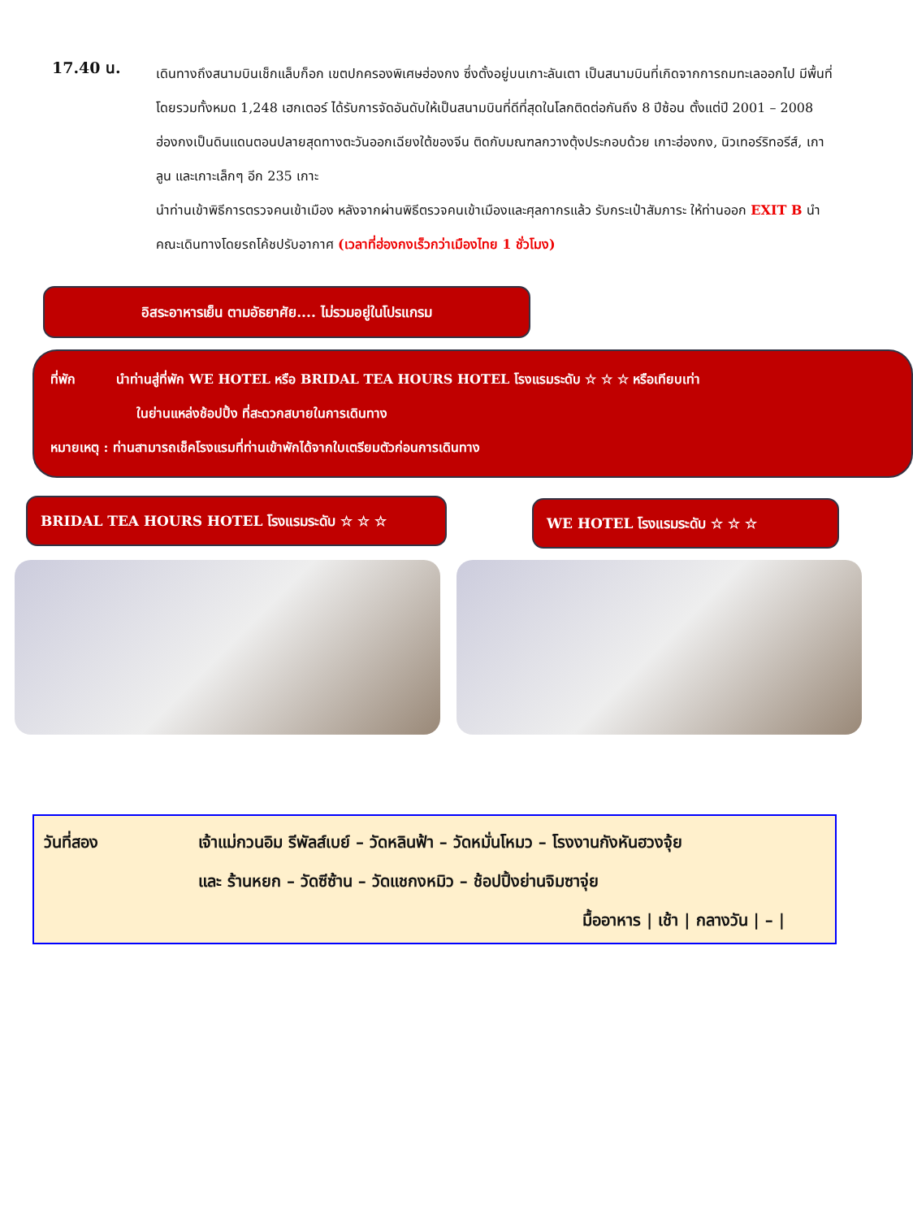17.40 น.
เดินทางถึงสนามบินเช็กแล็บก็อก เขตปกครองพิเศษฮ่องกง ซึ่งตั้งอยู่บนเกาะลันเตา เป็นสนามบินที่เกิดจากการถมทะเลออกไป มีพื้นที่โดยรวมทั้งหมด 1,248 เฮกเตอร์ ได้รับการจัดอันดับให้เป็นสนามบินที่ดีที่สุดในโลกติดต่อกันถึง 8 ปีซ้อน ตั้งแต่ปี 2001 – 2008 ฮ่องกงเป็นดินแดนตอนปลายสุดทางตะวันออกเฉียงใต้ของจีน ติดกับมณฑลกวางตุ้งประกอบด้วย เกาะฮ่องกง, นิวเทอร์ริทอรีส์, เกาลูน และเกาะเล็กๆ อีก 235 เกาะ
นำท่านเข้าพิธีการตรวจคนเข้าเมือง หลังจากผ่านพิธีตรวจคนเข้าเมืองและศุลกากรแล้ว รับกระเป๋าสัมภาระ ให้ท่านออก EXIT B นำคณะเดินทางโดยรถโค้ชปรับอากาศ (เวลาที่ฮ่องกงเร็วกว่าเมืองไทย 1 ชั่วโมง)
อิสระอาหารเย็น ตามอัธยาศัย.... ไม่รวมอยู่ในโปรแกรม
ที่พัก นำท่านสู่ที่พัก WE HOTEL หรือ BRIDAL TEA HOURS HOTEL โรงแรมระดับ ☆ ☆ ☆ หรือเทียบเท่า
ในย่านแหล่งช้อปปิ้ง ที่สะดวกสบายในการเดินทาง
หมายเหตุ : ท่านสามารถเช็คโรงแรมที่ท่านเข้าพักได้จากใบเตรียมตัวก่อนการเดินทาง
BRIDAL TEA HOURS HOTEL โรงแรมระดับ ☆ ☆ ☆
WE HOTEL โรงแรมระดับ ☆ ☆ ☆
วันที่สอง เจ้าแม่กวนอิม รีพัลส์เบย์ – วัดหลินฟ้า – วัดหมั่นโหมว – โรงงานกังหันฮวงจุ้ย
และ ร้านหยก – วัดซีซ้าน – วัดแชกงหมิว – ช้อปปิ้งย่านจิมซาจุ่ย
มื้ออาหาร | เช้า | กลางวัน | – |